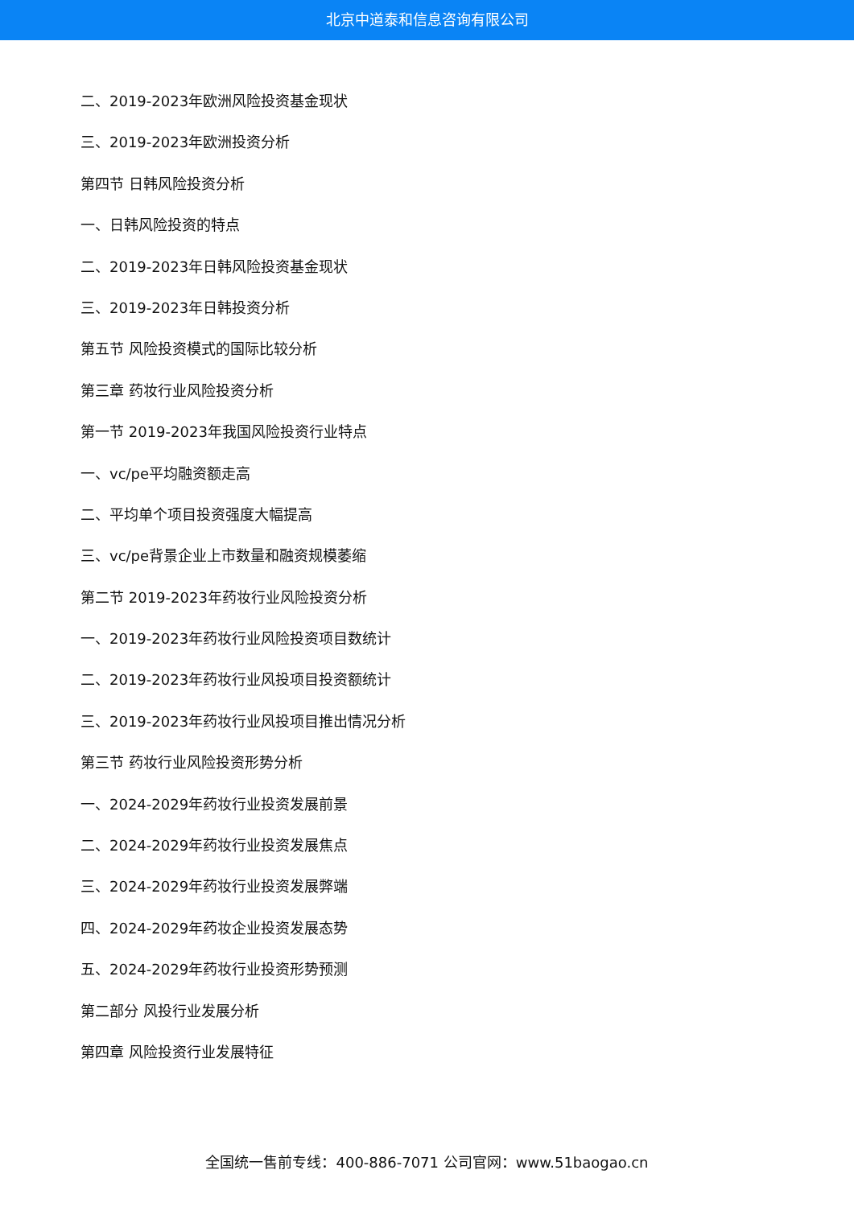北京中道泰和信息咨询有限公司
二、2019-2023年欧洲风险投资基金现状
三、2019-2023年欧洲投资分析
第四节 日韩风险投资分析
一、日韩风险投资的特点
二、2019-2023年日韩风险投资基金现状
三、2019-2023年日韩投资分析
第五节 风险投资模式的国际比较分析
第三章 药妆行业风险投资分析
第一节 2019-2023年我国风险投资行业特点
一、vc/pe平均融资额走高
二、平均单个项目投资强度大幅提高
三、vc/pe背景企业上市数量和融资规模萎缩
第二节 2019-2023年药妆行业风险投资分析
一、2019-2023年药妆行业风险投资项目数统计
二、2019-2023年药妆行业风投项目投资额统计
三、2019-2023年药妆行业风投项目推出情况分析
第三节 药妆行业风险投资形势分析
一、2024-2029年药妆行业投资发展前景
二、2024-2029年药妆行业投资发展焦点
三、2024-2029年药妆行业投资发展弊端
四、2024-2029年药妆企业投资发展态势
五、2024-2029年药妆行业投资形势预测
第二部分 风投行业发展分析
第四章 风险投资行业发展特征
全国统一售前专线：400-886-7071 公司官网：www.51baogao.cn